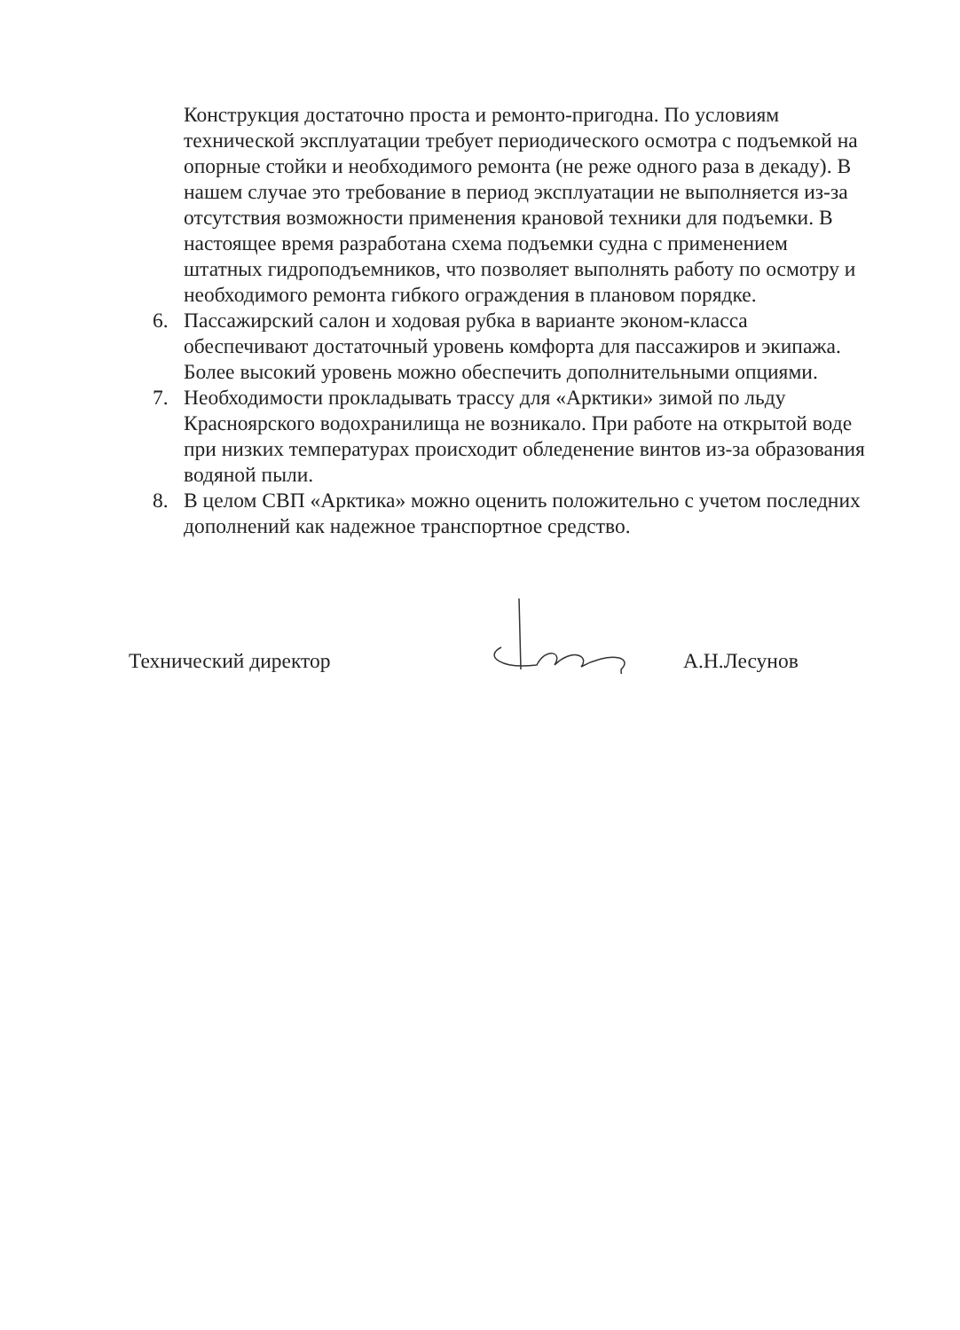Конструкция достаточно проста и ремонто-пригодна. По условиям технической эксплуатации требует периодического осмотра с подъемкой на опорные стойки и необходимого ремонта (не реже одного раза в декаду). В нашем случае это требование в период эксплуатации не выполняется из-за отсутствия возможности применения крановой техники для подъемки. В настоящее время разработана схема подъемки судна с применением штатных гидроподъемников, что позволяет выполнять работу по осмотру и необходимого ремонта гибкого ограждения в плановом порядке.
6. Пассажирский салон и ходовая рубка в варианте эконом-класса обеспечивают достаточный уровень комфорта для пассажиров и экипажа. Более высокий уровень можно обеспечить дополнительными опциями.
7. Необходимости прокладывать трассу для «Арктики» зимой по льду Красноярского водохранилища не возникало. При работе на открытой воде при низких температурах происходит обледенение винтов из-за образования водяной пыли.
8. В целом СВП «Арктика» можно оценить положительно с учетом последних дополнений как надежное транспортное средство.
Технический директор А.Н.Лесунов